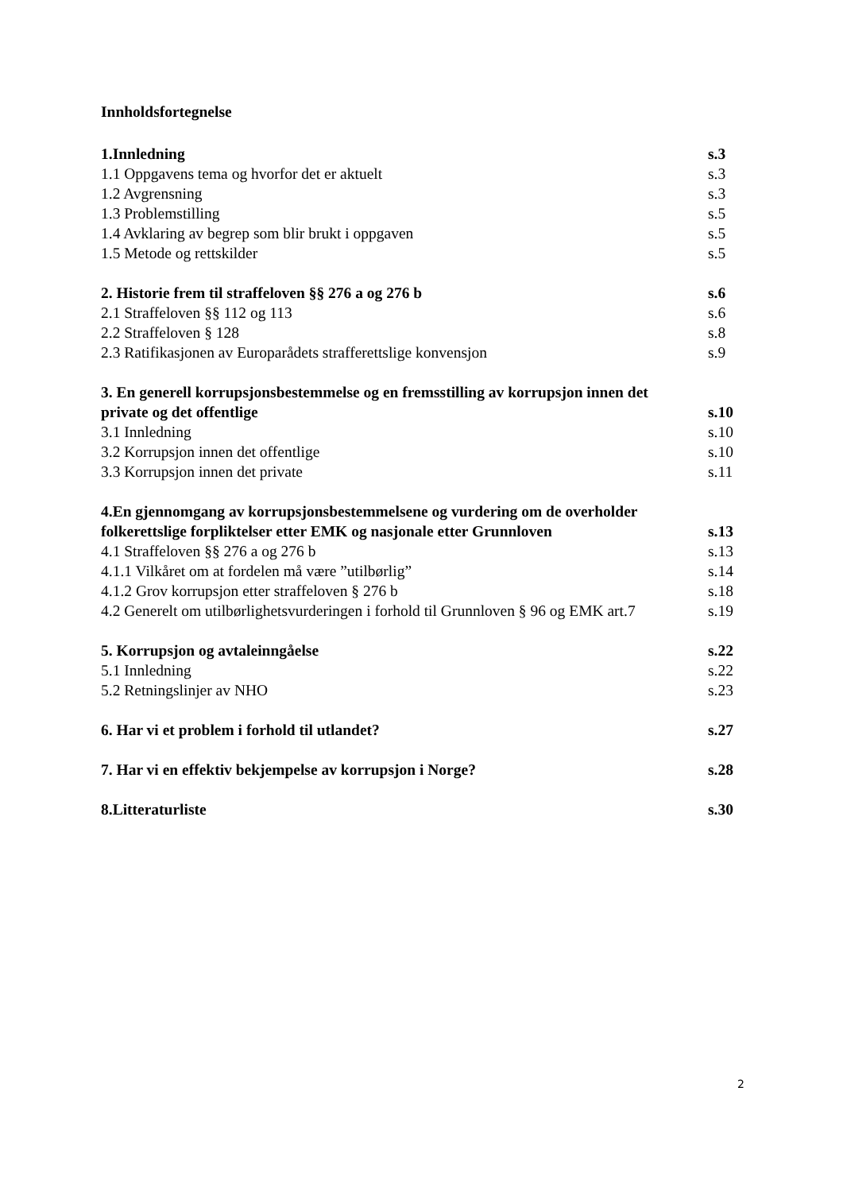Innholdsfortegnelse
1.Innledning s.3
1.1 Oppgavens tema og hvorfor det er aktuelt s.3
1.2 Avgrensning s.3
1.3 Problemstilling s.5
1.4 Avklaring av begrep som blir brukt i oppgaven s.5
1.5 Metode og rettskilder s.5
2. Historie frem til straffeloven §§ 276 a og 276 b s.6
2.1 Straffeloven §§ 112 og 113 s.6
2.2 Straffeloven § 128 s.8
2.3 Ratifikasjonen av Europarådets strafferettslige konvensjon s.9
3. En generell korrupsjonsbestemmelse og en fremsstilling av korrupsjon innen det
private og det offentlige s.10
3.1 Innledning s.10
3.2 Korrupsjon innen det offentlige s.10
3.3 Korrupsjon innen det private s.11
4.En gjennomgang av korrupsjonsbestemmelsene og vurdering om de overholder
folkerettslige forpliktelser etter EMK og nasjonale etter Grunnloven s.13
4.1 Straffeloven §§ 276 a og 276 b s.13
4.1.1 Vilkåret om at fordelen må være ”utilbørlig” s.14
4.1.2 Grov korrupsjon etter straffeloven § 276 b s.18
4.2 Generelt om utilbørlighetsvurderingen i forhold til Grunnloven § 96 og EMK art.7 s.19
5. Korrupsjon og avtaleinngåelse s.22
5.1 Innledning s.22
5.2 Retningslinjer av NHO s.23
6. Har vi et problem i forhold til utlandet? s.27
7. Har vi en effektiv bekjempelse av korrupsjon i Norge? s.28
8.Litteraturliste s.30
2